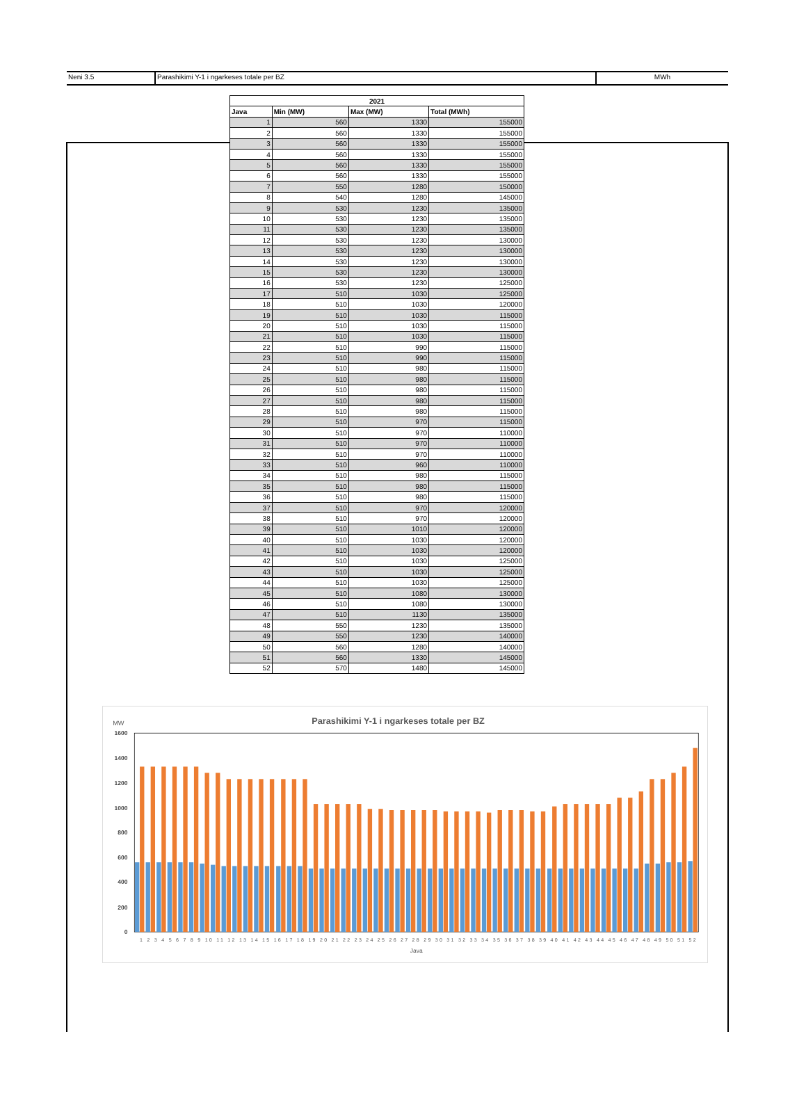Neni 3.5 Parashikimi Y-1 i ngarkeses totale per BZ MWh
| 2021 | | | |
| --- | --- | --- | --- |
| Java | Min (MW) | Max (MW) | Total (MWh) |
| 1 | 560 | 1330 | 155000 |
| 2 | 560 | 1330 | 155000 |
| 3 | 560 | 1330 | 155000 |
| 4 | 560 | 1330 | 155000 |
| 5 | 560 | 1330 | 155000 |
| 6 | 560 | 1330 | 155000 |
| 7 | 550 | 1280 | 150000 |
| 8 | 540 | 1280 | 145000 |
| 9 | 530 | 1230 | 135000 |
| 10 | 530 | 1230 | 135000 |
| 11 | 530 | 1230 | 135000 |
| 12 | 530 | 1230 | 130000 |
| 13 | 530 | 1230 | 130000 |
| 14 | 530 | 1230 | 130000 |
| 15 | 530 | 1230 | 130000 |
| 16 | 530 | 1230 | 125000 |
| 17 | 510 | 1030 | 125000 |
| 18 | 510 | 1030 | 120000 |
| 19 | 510 | 1030 | 115000 |
| 20 | 510 | 1030 | 115000 |
| 21 | 510 | 1030 | 115000 |
| 22 | 510 | 990 | 115000 |
| 23 | 510 | 990 | 115000 |
| 24 | 510 | 980 | 115000 |
| 25 | 510 | 980 | 115000 |
| 26 | 510 | 980 | 115000 |
| 27 | 510 | 980 | 115000 |
| 28 | 510 | 980 | 115000 |
| 29 | 510 | 970 | 115000 |
| 30 | 510 | 970 | 110000 |
| 31 | 510 | 970 | 110000 |
| 32 | 510 | 970 | 110000 |
| 33 | 510 | 960 | 110000 |
| 34 | 510 | 980 | 115000 |
| 35 | 510 | 980 | 115000 |
| 36 | 510 | 980 | 115000 |
| 37 | 510 | 970 | 120000 |
| 38 | 510 | 970 | 120000 |
| 39 | 510 | 1010 | 120000 |
| 40 | 510 | 1030 | 120000 |
| 41 | 510 | 1030 | 120000 |
| 42 | 510 | 1030 | 125000 |
| 43 | 510 | 1030 | 125000 |
| 44 | 510 | 1030 | 125000 |
| 45 | 510 | 1080 | 130000 |
| 46 | 510 | 1080 | 130000 |
| 47 | 510 | 1130 | 135000 |
| 48 | 550 | 1230 | 135000 |
| 49 | 550 | 1230 | 140000 |
| 50 | 560 | 1280 | 140000 |
| 51 | 560 | 1330 | 145000 |
| 52 | 570 | 1480 | 145000 |
Parashikimi Y-1 i ngarkeses totale per BZ
MW
1600
1400
1200
1000
800
600
400
200
0
1 2 3 4 5 6 7 8 9 10 11 12 13 14 15 16 17 18 19 20 21 22 23 24 25 26 27 28 29 30 31 32 33 34 35 36 37 38 39 40 41 42 43 44 45 46 47 48 49 50 51 52
Java